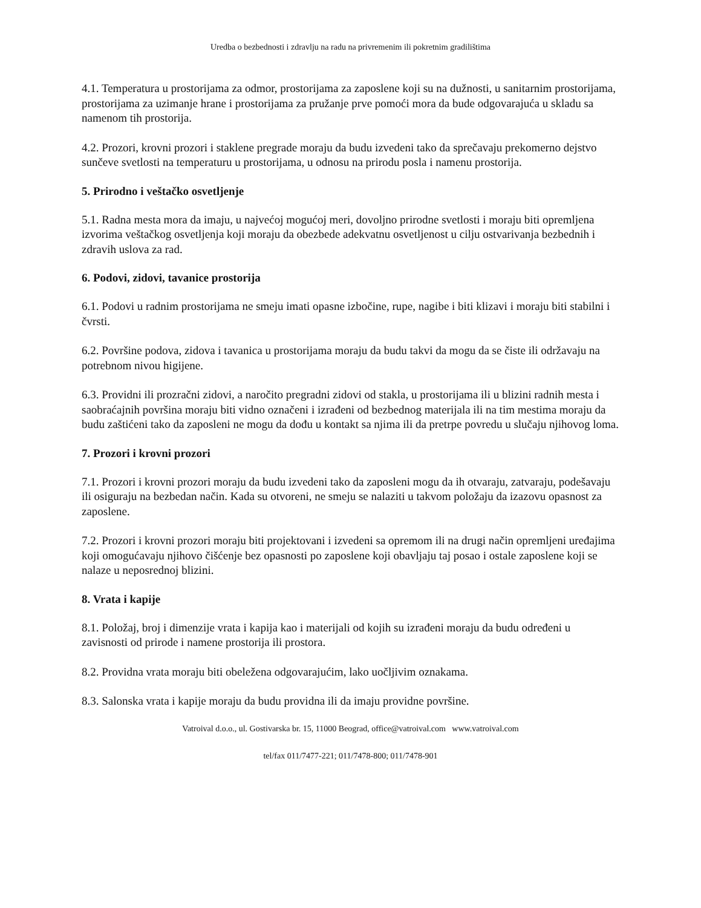Uredba o bezbednosti i zdravlju na radu na privremenim ili pokretnim gradilištima
4.1. Temperatura u prostorijama za odmor, prostorijama za zaposlene koji su na dužnosti, u sanitarnim prostorijama, prostorijama za uzimanje hrane i prostorijama za pružanje prve pomoći mora da bude odgovarajuća u skladu sa namenom tih prostorija.
4.2. Prozori, krovni prozori i staklene pregrade moraju da budu izvedeni tako da sprečavaju prekomerno dejstvo sunčeve svetlosti na temperaturu u prostorijama, u odnosu na prirodu posla i namenu prostorija.
5. Prirodno i veštačko osvetljenje
5.1. Radna mesta mora da imaju, u najvećoj mogućoj meri, dovoljno prirodne svetlosti i moraju biti opremljena izvorima veštačkog osvetljenja koji moraju da obezbede adekvatnu osvetljenost u cilju ostvarivanja bezbednih i zdravih uslova za rad.
6. Podovi, zidovi, tavanice prostorija
6.1. Podovi u radnim prostorijama ne smeju imati opasne izbočine, rupe, nagibe i biti klizavi i moraju biti stabilni i čvrsti.
6.2. Površine podova, zidova i tavanica u prostorijama moraju da budu takvi da mogu da se čiste ili održavaju na potrebnom nivou higijene.
6.3. Providni ili prozračni zidovi, a naročito pregradni zidovi od stakla, u prostorijama ili u blizini radnih mesta i saobraćajnih površina moraju biti vidno označeni i izrađeni od bezbednog materijala ili na tim mestima moraju da budu zaštićeni tako da zaposleni ne mogu da dođu u kontakt sa njima ili da pretrpe povredu u slučaju njihovog loma.
7. Prozori i krovni prozori
7.1. Prozori i krovni prozori moraju da budu izvedeni tako da zaposleni mogu da ih otvaraju, zatvaraju, podešavaju ili osiguraju na bezbedan način. Kada su otvoreni, ne smeju se nalaziti u takvom položaju da izazovu opasnost za zaposlene.
7.2. Prozori i krovni prozori moraju biti projektovani i izvedeni sa opremom ili na drugi način opremljeni uređajima koji omogućavaju njihovo čišćenje bez opasnosti po zaposlene koji obavljaju taj posao i ostale zaposlene koji se nalaze u neposrednoj blizini.
8. Vrata i kapije
8.1. Položaj, broj i dimenzije vrata i kapija kao i materijali od kojih su izrađeni moraju da budu određeni u zavisnosti od prirode i namene prostorija ili prostora.
8.2. Providna vrata moraju biti obeležena odgovarajućim, lako uočljivim oznakama.
8.3. Salonska vrata i kapije moraju da budu providna ili da imaju providne površine.
Vatroival d.o.o., ul. Gostivarska br. 15, 11000 Beograd, office@vatroival.com www.vatroival.com
tel/fax 011/7477-221; 011/7478-800; 011/7478-901